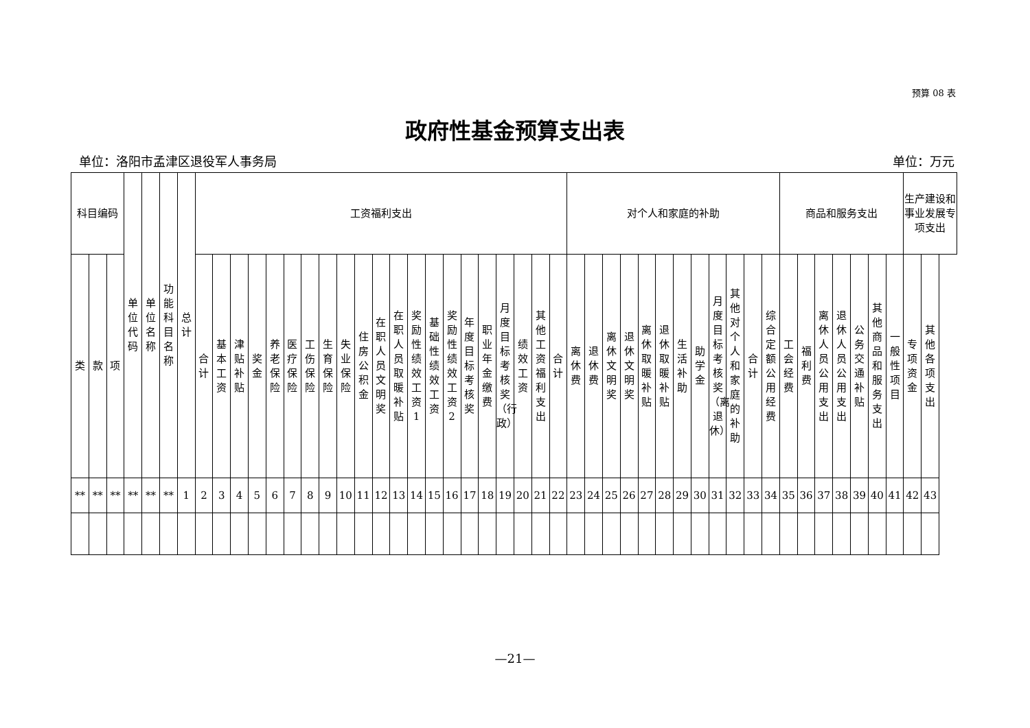预算 08 表
政府性基金预算支出表
单位：洛阳市孟津区退役军人事务局 单位：万元
| 科目编码 | | | 单位代码 | 单位名称 | 功能科目名称 | 总计 | 工资福利支出 | | | | | | | | | | | | | | | | | | | | | 对个人和家庭的补助 | | | | | | | | | | | | 商品和服务支出 | | | | | | | 生产建设和事业发展专项支出 | |
| --- | --- | --- | --- | --- | --- | --- | --- | --- | --- | --- | --- | --- | --- | --- | --- | --- | --- | --- | --- | --- | --- | --- | --- | --- | --- | --- | --- | --- | --- | --- | --- | --- | --- | --- | --- | --- | --- | --- | --- | --- | --- | --- | --- | --- | --- | --- | --- | --- |
| 类 | 款 | 项 | | | | | 合计 | 基本工资 | 津贴补贴 | 奖金 | 养老保险 | 医疗保险 | 工伤保险 | 生育保险 | 失业保险 | 住房公积金 | 在职人员文明奖 | 在职人员取暖补贴 | 奖励性绩效工资1 | 基础性绩效工资 | 奖励性绩效工资2 | 年度目标考核奖 | 职业年金缴费 | 月度目标考核奖（行政） | 绩效工资 | 其他工资福利支出 | 合计 | 离休费 | 退休费 | 离休文明奖 | 退休文明奖 | 离休取暖补贴 | 退休取暖补贴 | 生活补助 | 助学金 | 月度目标考核奖（离退休） | 其他对个人和家庭的补助 | 合计 | 综合定额公用经费 | 工会经费 | 福利费 | 离休人员公用支出 | 退休人员公用支出 | 公务交通补贴 | 其他商品和服务支出 | 一般性项目 | 专项资金 | 其他各项支出 |
| ** | ** | ** | ** | ** | ** | 1 | 2 | 3 | 4 | 5 | 6 | 7 | 8 | 9 | 10 | 11 | 12 | 13 | 14 | 15 | 16 | 17 | 18 | 19 | 20 | 21 | 22 | 23 | 24 | 25 | 26 | 27 | 28 | 29 | 30 | 31 | 32 | 33 | 34 | 35 | 36 | 37 | 38 | 39 | 40 | 41 | 42 | 43 |
—21—